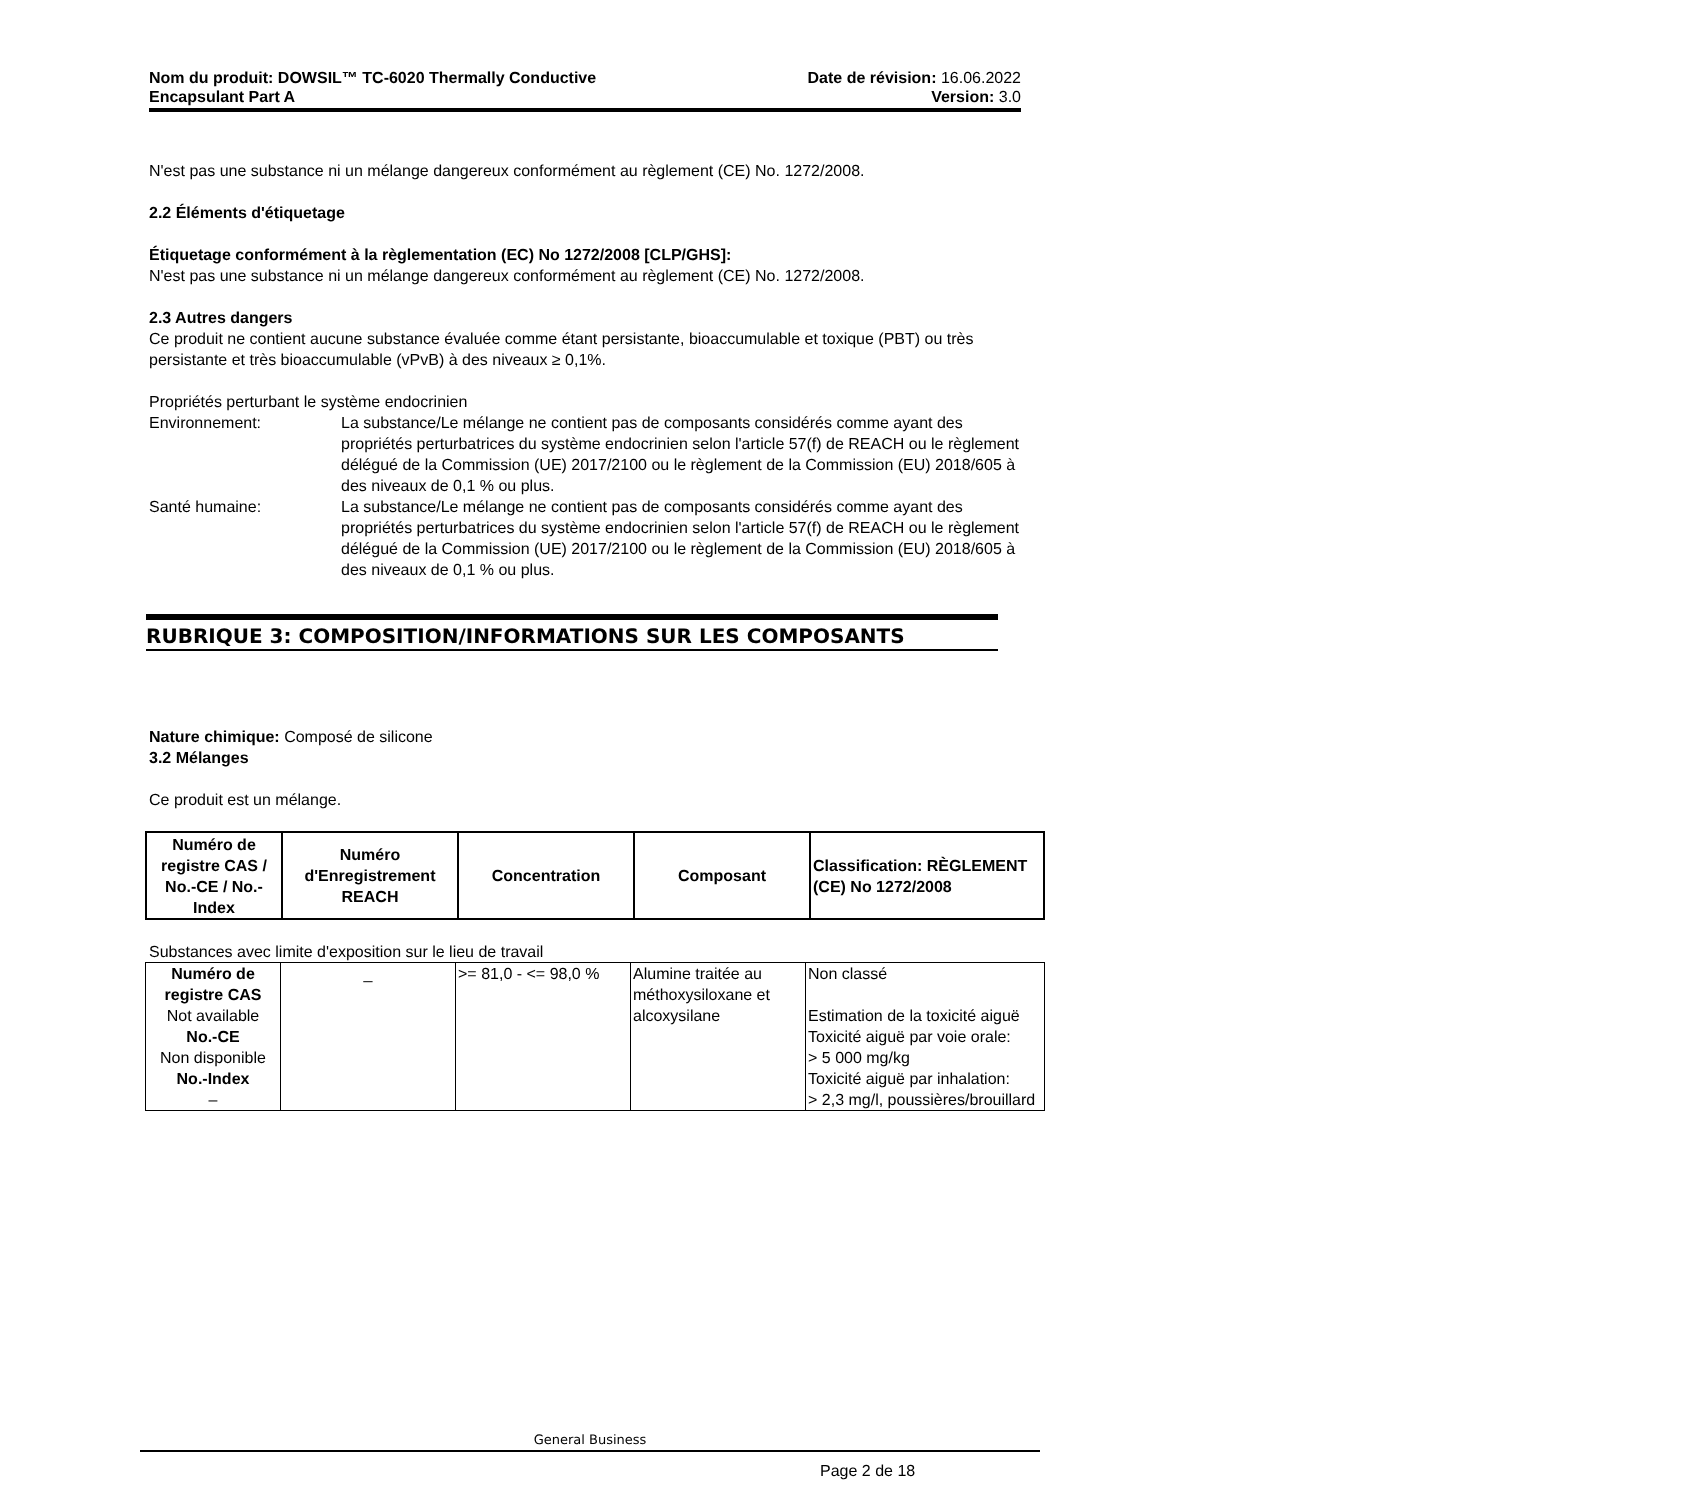Nom du produit: DOWSIL™ TC-6020 Thermally Conductive
Encapsulant Part A
Date de révision: 16.06.2022
Version: 3.0
N'est pas une substance ni un mélange dangereux conformément au règlement (CE) No. 1272/2008.
2.2 Éléments d'étiquetage
Étiquetage conformément à la règlementation (EC) No 1272/2008 [CLP/GHS]:
N'est pas une substance ni un mélange dangereux conformément au règlement (CE) No. 1272/2008.
2.3 Autres dangers
Ce produit ne contient aucune substance évaluée comme étant persistante, bioaccumulable et toxique (PBT) ou très persistante et très bioaccumulable (vPvB) à des niveaux ≥ 0,1%.
Propriétés perturbant le système endocrinien
Environnement: La substance/Le mélange ne contient pas de composants considérés comme ayant des propriétés perturbatrices du système endocrinien selon l'article 57(f) de REACH ou le règlement délégué de la Commission (UE) 2017/2100 ou le règlement de la Commission (EU) 2018/605 à des niveaux de 0,1 % ou plus.
Santé humaine: La substance/Le mélange ne contient pas de composants considérés comme ayant des propriétés perturbatrices du système endocrinien selon l'article 57(f) de REACH ou le règlement délégué de la Commission (UE) 2017/2100 ou le règlement de la Commission (EU) 2018/605 à des niveaux de 0,1 % ou plus.
RUBRIQUE 3: COMPOSITION/INFORMATIONS SUR LES COMPOSANTS
Nature chimique: Composé de silicone
3.2 Mélanges
Ce produit est un mélange.
| Numéro de registre CAS / No.-CE / No.-Index | Numéro d'Enregistrement REACH | Concentration | Composant | Classification: RÈGLEMENT (CE) No 1272/2008 |
| --- | --- | --- | --- | --- |
Substances avec limite d'exposition sur le lieu de travail
| Numéro de registre CAS Not available No.-CE Non disponible No.-Index – | _ | >= 81,0 - <= 98,0 % | Alumine traitée au méthoxysiloxane et alcoxysilane | Non classé Estimation de la toxicité aiguë Toxicité aiguë par voie orale: > 5 000 mg/kg Toxicité aiguë par inhalation: > 2,3 mg/l, poussières/brouillard |
General Business
Page 2 de 18